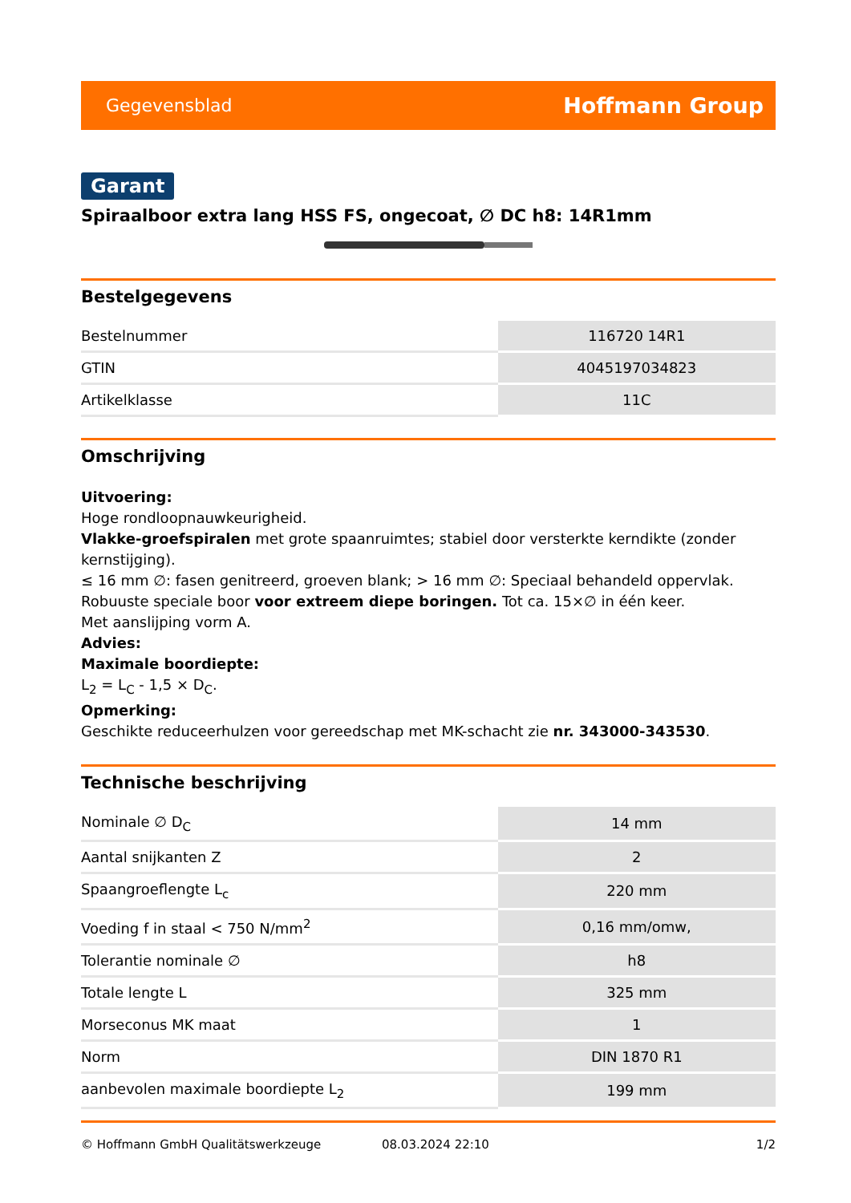Gegevensblad Hoffmann Group
Garant
Spiraalboor extra lang HSS FS, ongecoat, ∅ DC h8: 14R1mm
Bestelgegevens
| Bestelnummer | 116720 14R1 |
| GTIN | 4045197034823 |
| Artikelklasse | 11C |
Omschrijving
Uitvoering:
Hoge rondloopnauwkeurigheid.
Vlakke-groefspiralen met grote spaanruimtes; stabiel door versterkte kerndikte (zonder kernstijging).
≤ 16 mm ∅: fasen genitreerd, groeven blank; > 16 mm ∅: Speciaal behandeld oppervlak.
Robuuste speciale boor voor extreem diepe boringen. Tot ca. 15×∅ in één keer.
Met aanslijping vorm A.
Advies:
Maximale boordiepte:
L<sub>2</sub> = L<sub>C</sub> - 1,5 × D<sub>C</sub>.
Opmerking:
Geschikte reduceerhulzen voor gereedschap met MK-schacht zie nr. 343000-343530.
Technische beschrijving
| Nominale ∅ D<sub>C</sub> | 14 mm |
| Aantal snijkanten Z | 2 |
| Spaangroeflengte L<sub>c</sub> | 220 mm |
| Voeding f in staal < 750 N/mm<sup>2</sup> | 0,16 mm/omw, |
| Tolerantie nominale ∅ | h8 |
| Totale lengte L | 325 mm |
| Morseconus MK maat | 1 |
| Norm | DIN 1870 R1 |
| aanbevolen maximale boordiepte L<sub>2</sub> | 199 mm |
© Hoffmann GmbH Qualitätswerkzeuge 08.03.2024 22:10 1/2